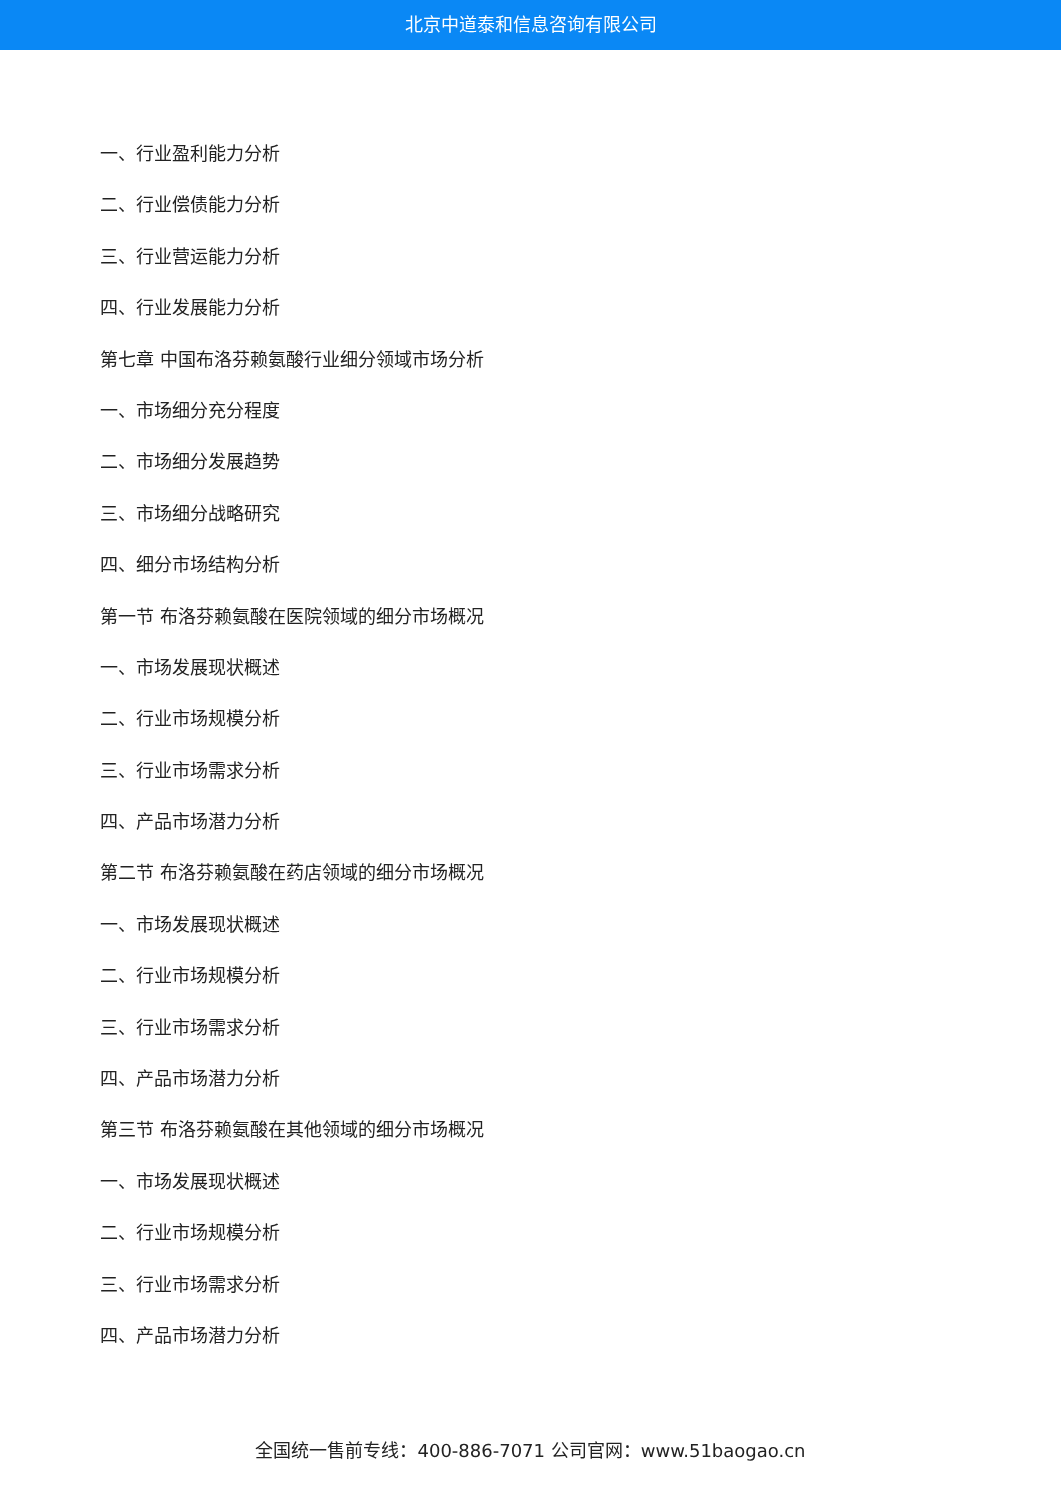北京中道泰和信息咨询有限公司
一、行业盈利能力分析
二、行业偿债能力分析
三、行业营运能力分析
四、行业发展能力分析
第七章 中国布洛芬赖氨酸行业细分领域市场分析
一、市场细分充分程度
二、市场细分发展趋势
三、市场细分战略研究
四、细分市场结构分析
第一节 布洛芬赖氨酸在医院领域的细分市场概况
一、市场发展现状概述
二、行业市场规模分析
三、行业市场需求分析
四、产品市场潜力分析
第二节 布洛芬赖氨酸在药店领域的细分市场概况
一、市场发展现状概述
二、行业市场规模分析
三、行业市场需求分析
四、产品市场潜力分析
第三节 布洛芬赖氨酸在其他领域的细分市场概况
一、市场发展现状概述
二、行业市场规模分析
三、行业市场需求分析
四、产品市场潜力分析
全国统一售前专线：400-886-7071 公司官网：www.51baogao.cn